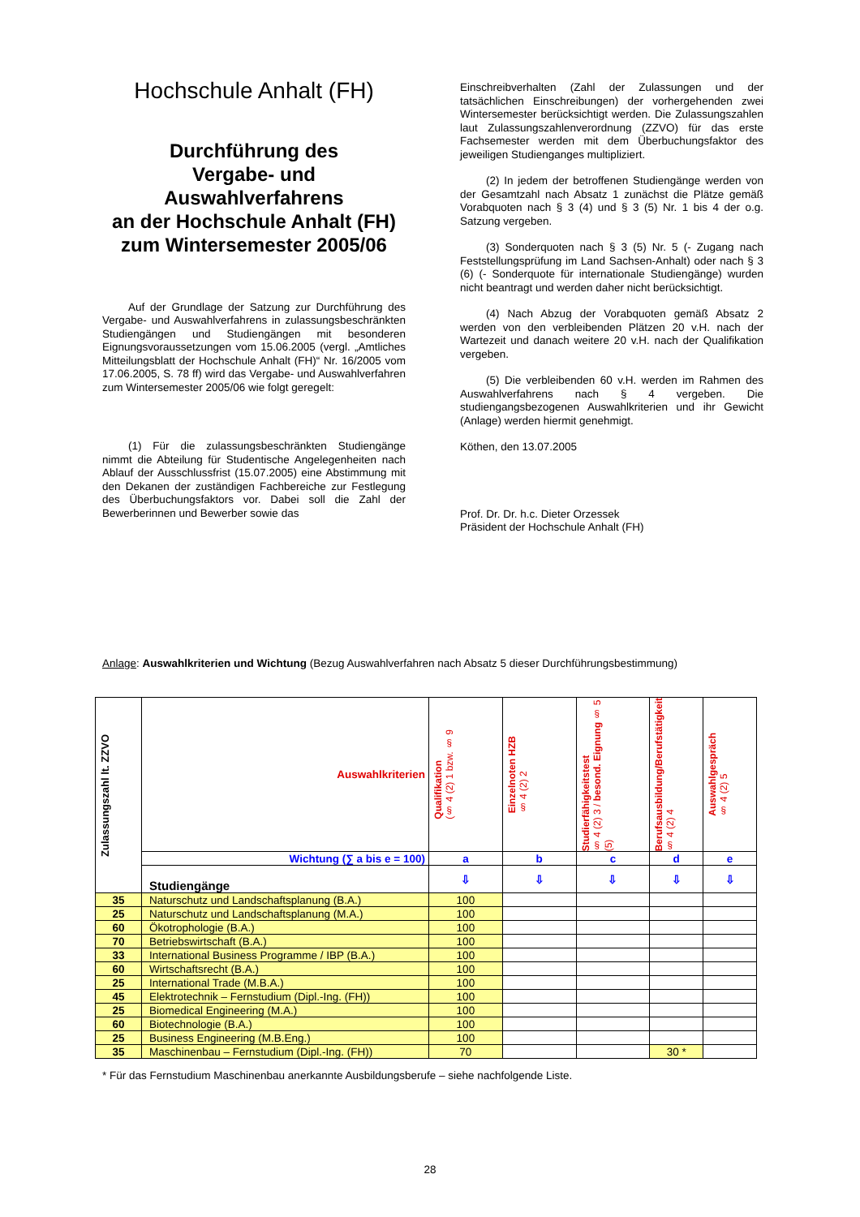Hochschule Anhalt (FH)
Durchführung des
Vergabe- und
Auswahlverfahrens
an der Hochschule Anhalt (FH)
zum Wintersemester 2005/06
Auf der Grundlage der Satzung zur Durchführung des Vergabe- und Auswahlverfahrens in zulassungsbeschränkten Studiengängen und Studiengängen mit besonderen Eignungsvoraussetzungen vom 15.06.2005 (vergl. „Amtliches Mitteilungsblatt der Hochschule Anhalt (FH)“ Nr. 16/2005 vom 17.06.2005, S. 78 ff) wird das Vergabe- und Auswahlverfahren zum Wintersemester 2005/06 wie folgt geregelt:
(1) Für die zulassungsbeschränkten Studiengänge nimmt die Abteilung für Studentische Angelegenheiten nach Ablauf der Ausschlussfrist (15.07.2005) eine Abstimmung mit den Dekanen der zuständigen Fachbereiche zur Festlegung des Überbuchungsfaktors vor. Dabei soll die Zahl der Bewerberinnen und Bewerber sowie das
Einschreibverhalten (Zahl der Zulassungen und der tatsächlichen Einschreibungen) der vorhergehenden zwei Wintersemester berücksichtigt werden. Die Zulassungszahlen laut Zulassungszahlenverordnung (ZZVO) für das erste Fachsemester werden mit dem Überbuchungsfaktor des jeweiligen Studienganges multipliziert.
(2) In jedem der betroffenen Studiengänge werden von der Gesamtzahl nach Absatz 1 zunächst die Plätze gemäß Vorabquoten nach § 3 (4) und § 3 (5) Nr. 1 bis 4 der o.g. Satzung vergeben.
(3) Sonderquoten nach § 3 (5) Nr. 5 (- Zugang nach Feststellungsprüfung im Land Sachsen-Anhalt) oder nach § 3 (6) (- Sonderquote für internationale Studiengänge) wurden nicht beantragt und werden daher nicht berücksichtigt.
(4) Nach Abzug der Vorabquoten gemäß Absatz 2 werden von den verbleibenden Plätzen 20 v.H. nach der Wartezeit und danach weitere 20 v.H. nach der Qualifikation vergeben.
(5) Die verbleibenden 60 v.H. werden im Rahmen des Auswahlverfahrens nach § 4 vergeben. Die studiengangsbezogenen Auswahlkriterien und ihr Gewicht (Anlage) werden hiermit genehmigt.
Köthen, den 13.07.2005
Prof. Dr. Dr. h.c. Dieter Orzessek
Präsident der Hochschule Anhalt (FH)
Anlage: Auswahlkriterien und Wichtung (Bezug Auswahlverfahren nach Absatz 5 dieser Durchführungsbestimmung)
| Zulassungszahl lt. ZZVO | Auswahlkriterien | Qualifikation (§ 4 (2) 1 bzw. § 9 | Einzelnoten HZB § 4 (2) 2 | Studierfähigkeitstest § 4 (2) 3 / besond. Eignung § 5 (5) | Berufsausbildung/Berufstätigkeit § 4 (2) 4 | Auswahlgespräch § 4 (2) 5 |
| | Wichtung (∑ a bis e = 100) | a | b | c | d | e |
| | Studiengänge | ⇩ | ⇩ | ⇩ | ⇩ | ⇩ |
| 35 | Naturschutz und Landschaftsplanung (B.A.) | 100 | | | | |
| 25 | Naturschutz und Landschaftsplanung (M.A.) | 100 | | | | |
| 60 | Ökotrophologie (B.A.) | 100 | | | | |
| 70 | Betriebswirtschaft (B.A.) | 100 | | | | |
| 33 | International Business Programme / IBP (B.A.) | 100 | | | | |
| 60 | Wirtschaftsrecht (B.A.) | 100 | | | | |
| 25 | International Trade (M.B.A.) | 100 | | | | |
| 45 | Elektrotechnik – Fernstudium (Dipl.-Ing. (FH)) | 100 | | | | |
| 25 | Biomedical Engineering (M.A.) | 100 | | | | |
| 60 | Biotechnologie (B.A.) | 100 | | | | |
| 25 | Business Engineering (M.B.Eng.) | 100 | | | | |
| 35 | Maschinenbau – Fernstudium (Dipl.-Ing. (FH)) | 70 | | | 30 * | |
* Für das Fernstudium Maschinenbau anerkannte Ausbildungsberufe – siehe nachfolgende Liste.
28